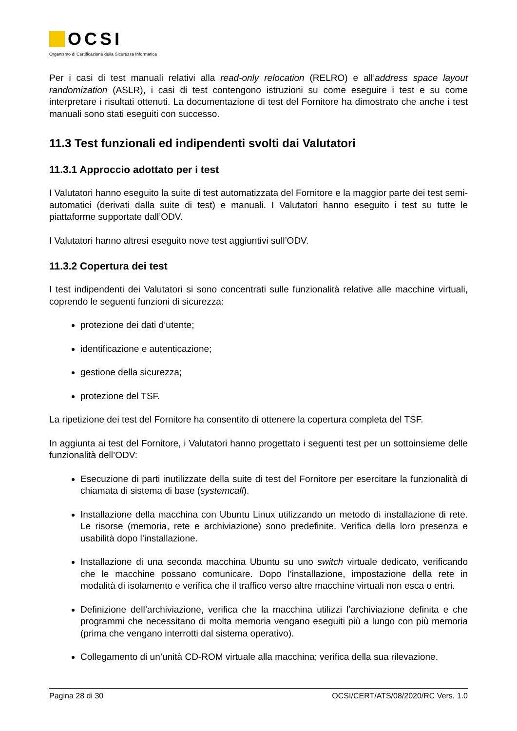OCSI
Organismo di Certificazione della Sicurezza Informatica
Per i casi di test manuali relativi alla read-only relocation (RELRO) e all’address space layout randomization (ASLR), i casi di test contengono istruzioni su come eseguire i test e su come interpretare i risultati ottenuti. La documentazione di test del Fornitore ha dimostrato che anche i test manuali sono stati eseguiti con successo.
11.3 Test funzionali ed indipendenti svolti dai Valutatori
11.3.1 Approccio adottato per i test
I Valutatori hanno eseguito la suite di test automatizzata del Fornitore e la maggior parte dei test semi-automatici (derivati dalla suite di test) e manuali. I Valutatori hanno eseguito i test su tutte le piattaforme supportate dall’ODV.
I Valutatori hanno altresì eseguito nove test aggiuntivi sull’ODV.
11.3.2 Copertura dei test
I test indipendenti dei Valutatori si sono concentrati sulle funzionalità relative alle macchine virtuali, coprendo le seguenti funzioni di sicurezza:
protezione dei dati d’utente;
identificazione e autenticazione;
gestione della sicurezza;
protezione del TSF.
La ripetizione dei test del Fornitore ha consentito di ottenere la copertura completa del TSF.
In aggiunta ai test del Fornitore, i Valutatori hanno progettato i seguenti test per un sottoinsieme delle funzionalità dell’ODV:
Esecuzione di parti inutilizzate della suite di test del Fornitore per esercitare la funzionalità di chiamata di sistema di base (systemcall).
Installazione della macchina con Ubuntu Linux utilizzando un metodo di installazione di rete. Le risorse (memoria, rete e archiviazione) sono predefinite. Verifica della loro presenza e usabilità dopo l’installazione.
Installazione di una seconda macchina Ubuntu su uno switch virtuale dedicato, verificando che le macchine possano comunicare. Dopo l’installazione, impostazione della rete in modalità di isolamento e verifica che il traffico verso altre macchine virtuali non esca o entri.
Definizione dell’archiviazione, verifica che la macchina utilizzi l’archiviazione definita e che programmi che necessitano di molta memoria vengano eseguiti più a lungo con più memoria (prima che vengano interrotti dal sistema operativo).
Collegamento di un’unità CD-ROM virtuale alla macchina; verifica della sua rilevazione.
Pagina 28 di 30 OCSI/CERT/ATS/08/2020/RC Vers. 1.0